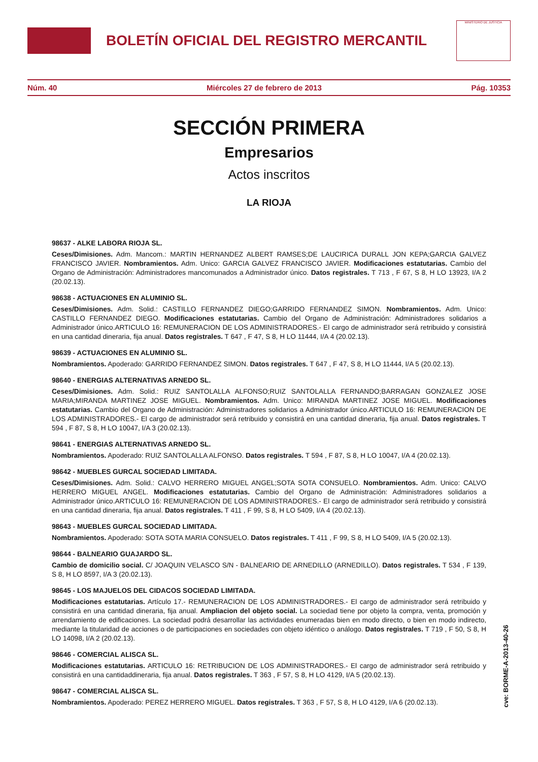BOLETÍN OFICIAL DEL REGISTRO MERCANTIL
MINISTERIO DE JUSTICIA
Núm. 40 Miércoles 27 de febrero de 2013 Pág. 10353
SECCIÓN PRIMERA
Empresarios
Actos inscritos
LA RIOJA
98637 - ALKE LABORA RIOJA SL.
Ceses/Dimisiones. Adm. Mancom.: MARTIN HERNANDEZ ALBERT RAMSES;DE LAUCIRICA DURALL JON KEPA;GARCIA GALVEZ FRANCISCO JAVIER. Nombramientos. Adm. Unico: GARCIA GALVEZ FRANCISCO JAVIER. Modificaciones estatutarias. Cambio del Organo de Administración: Administradores mancomunados a Administrador único. Datos registrales. T 713 , F 67, S 8, H LO 13923, I/A 2 (20.02.13).
98638 - ACTUACIONES EN ALUMINIO SL.
Ceses/Dimisiones. Adm. Solid.: CASTILLO FERNANDEZ DIEGO;GARRIDO FERNANDEZ SIMON. Nombramientos. Adm. Unico: CASTILLO FERNANDEZ DIEGO. Modificaciones estatutarias. Cambio del Organo de Administración: Administradores solidarios a Administrador único.ARTICULO 16: REMUNERACION DE LOS ADMINISTRADORES.- El cargo de administrador será retribuido y consistirá en una cantidad dineraria, fija anual. Datos registrales. T 647 , F 47, S 8, H LO 11444, I/A 4 (20.02.13).
98639 - ACTUACIONES EN ALUMINIO SL.
Nombramientos. Apoderado: GARRIDO FERNANDEZ SIMON. Datos registrales. T 647 , F 47, S 8, H LO 11444, I/A 5 (20.02.13).
98640 - ENERGIAS ALTERNATIVAS ARNEDO SL.
Ceses/Dimisiones. Adm. Solid.: RUIZ SANTOLALLA ALFONSO;RUIZ SANTOLALLA FERNANDO;BARRAGAN GONZALEZ JOSE MARIA;MIRANDA MARTINEZ JOSE MIGUEL. Nombramientos. Adm. Unico: MIRANDA MARTINEZ JOSE MIGUEL. Modificaciones estatutarias. Cambio del Organo de Administración: Administradores solidarios a Administrador único.ARTICULO 16: REMUNERACION DE LOS ADMINISTRADORES.- El cargo de administrador será retribuido y consistirá en una cantidad dineraria, fija anual. Datos registrales. T 594 , F 87, S 8, H LO 10047, I/A 3 (20.02.13).
98641 - ENERGIAS ALTERNATIVAS ARNEDO SL.
Nombramientos. Apoderado: RUIZ SANTOLALLA ALFONSO. Datos registrales. T 594 , F 87, S 8, H LO 10047, I/A 4 (20.02.13).
98642 - MUEBLES GURCAL SOCIEDAD LIMITADA.
Ceses/Dimisiones. Adm. Solid.: CALVO HERRERO MIGUEL ANGEL;SOTA SOTA CONSUELO. Nombramientos. Adm. Unico: CALVO HERRERO MIGUEL ANGEL. Modificaciones estatutarias. Cambio del Organo de Administración: Administradores solidarios a Administrador único.ARTICULO 16: REMUNERACION DE LOS ADMINISTRADORES.- El cargo de administrador será retribuido y consistirá en una cantidad dineraria, fija anual. Datos registrales. T 411 , F 99, S 8, H LO 5409, I/A 4 (20.02.13).
98643 - MUEBLES GURCAL SOCIEDAD LIMITADA.
Nombramientos. Apoderado: SOTA SOTA MARIA CONSUELO. Datos registrales. T 411 , F 99, S 8, H LO 5409, I/A 5 (20.02.13).
98644 - BALNEARIO GUAJARDO SL.
Cambio de domicilio social. C/ JOAQUIN VELASCO S/N - BALNEARIO DE ARNEDILLO (ARNEDILLO). Datos registrales. T 534 , F 139, S 8, H LO 8597, I/A 3 (20.02.13).
98645 - LOS MAJUELOS DEL CIDACOS SOCIEDAD LIMITADA.
Modificaciones estatutarias. Artículo 17.- REMUNERACION DE LOS ADMINISTRADORES.- El cargo de administrador será retribuido y consistirá en una cantidad dineraria, fija anual. Ampliacion del objeto social. La sociedad tiene por objeto la compra, venta, promoción y arrendamiento de edificaciones. La sociedad podrá desarrollar las actividades enumeradas bien en modo directo, o bien en modo indirecto, mediante la titularidad de acciones o de participaciones en sociedades con objeto idéntico o análogo. Datos registrales. T 719 , F 50, S 8, H LO 14098, I/A 2 (20.02.13).
98646 - COMERCIAL ALISCA SL.
Modificaciones estatutarias. ARTICULO 16: RETRIBUCION DE LOS ADMINISTRADORES.- El cargo de administrador será retribuido y consistirá en una cantidaddineraria, fija anual. Datos registrales. T 363 , F 57, S 8, H LO 4129, I/A 5 (20.02.13).
98647 - COMERCIAL ALISCA SL.
Nombramientos. Apoderado: PEREZ HERRERO MIGUEL. Datos registrales. T 363 , F 57, S 8, H LO 4129, I/A 6 (20.02.13).
cve: BORME-A-2013-40-26